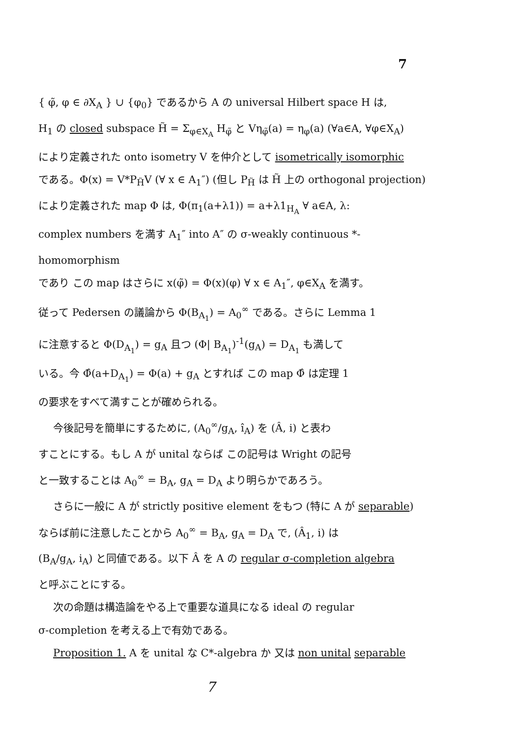7
{ φ̃, φ ∈ ∂X<sub>A</sub> } ∪ {φ<sub>0</sub>} であるから A の universal Hilbert space H は,
H<sub>1</sub> の closed subspace H̃ = Σ<sub>φ∈X<sub>A</sub></sub> H<sub>φ̃</sub> と Vη<sub>φ̃</sub>(a) = η<sub>φ</sub>(a) (∀a∈A, ∀φ∈X<sub>A</sub>)
により定義された onto isometry V を仲介として isometrically isomorphic
である。Φ(x) = V*P<sub>H̃</sub>V (∀ x ∈ A<sub>1</sub>″) (但し P<sub>H̃</sub> は H̃ 上の orthogonal projection)
により定義された map Φ は, Φ(π<sub>1</sub>(a+λ1)) = a+λ1<sub>H<sub>A</sub></sub> ∀ a∈A, λ:
complex numbers を満す A<sub>1</sub>″ into A″ の σ-weakly continuous *-homomorphism
であり この map はさらに x(φ̃) = Φ(x)(φ) ∀ x ∈ A<sub>1</sub>″, φ∈X<sub>A</sub> を満す。
従って Pedersen の議論から Φ(B<sub>A<sub>1</sub></sub>) = A<sub>0</sub><sup>∞</sup> である。さらに Lemma 1
に注意すると Φ(D<sub>A<sub>1</sub></sub>) = g<sub>A</sub> 且つ (Φ| B<sub>A<sub>1</sub></sub>)<sup>-1</sup>(g<sub>A</sub>) = D<sub>A<sub>1</sub></sub> も満して
いる。今 Φ̂(a+D<sub>A<sub>1</sub></sub>) = Φ(a) + g<sub>A</sub> とすれば この map Φ̂ は定理 1
の要求をすべて満すことが確められる。
今後記号を簡単にするために, (A<sub>0</sub><sup>∞</sup>/g<sub>A</sub>, î<sub>A</sub>) を (Â, i) と表わ
すことにする。もし A が unital ならば この記号は Wright の記号
と一致することは A<sub>0</sub><sup>∞</sup> = B<sub>A</sub>, g<sub>A</sub> = D<sub>A</sub> より明らかであろう。
さらに一般に A が strictly positive element をもつ (特に A が separable)
ならば前に注意したことから A<sub>0</sub><sup>∞</sup> = B<sub>A</sub>, g<sub>A</sub> = D<sub>A</sub> で, (Â<sub>1</sub>, i) は
(B<sub>A</sub>/g<sub>A</sub>, i<sub>A</sub>) と同値である。以下 Â を A の regular σ-completion algebra
と呼ぶことにする。
次の命題は構造論をやる上で重要な道具になる ideal の regular
σ-completion を考える上で有効である。
Proposition 1. A を unital な C*-algebra か 又は non unital separable
7